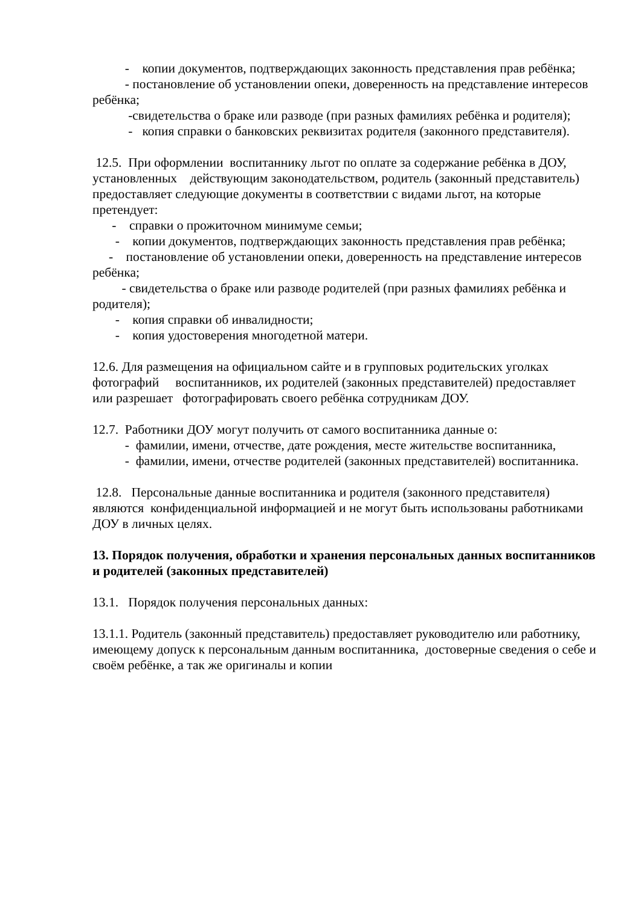- копии документов, подтверждающих законность представления прав ребёнка;
- постановление об установлении опеки, доверенность на представление интересов ребёнка;
-свидетельства о браке или разводе (при разных фамилиях ребёнка и родителя);
- копия справки о банковских реквизитах родителя (законного представителя).
12.5. При оформлении воспитаннику льгот по оплате за содержание ребёнка в ДОУ, установленных действующим законодательством, родитель (законный представитель) предоставляет следующие документы в соответствии с видами льгот, на которые претендует:
- справки о прожиточном минимуме семьи;
- копии документов, подтверждающих законность представления прав ребёнка;
- постановление об установлении опеки, доверенность на представление интересов ребёнка;
- свидетельства о браке или разводе родителей (при разных фамилиях ребёнка и родителя);
- копия справки об инвалидности;
- копия удостоверения многодетной матери.
12.6. Для размещения на официальном сайте и в групповых родительских уголках фотографий воспитанников, их родителей (законных представителей) предоставляет или разрешает фотографировать своего ребёнка сотрудникам ДОУ.
12.7. Работники ДОУ могут получить от самого воспитанника данные о:
- фамилии, имени, отчестве, дате рождения, месте жительстве воспитанника,
- фамилии, имени, отчестве родителей (законных представителей) воспитанника.
12.8. Персональные данные воспитанника и родителя (законного представителя) являются конфиденциальной информацией и не могут быть использованы работниками ДОУ в личных целях.
13. Порядок получения, обработки и хранения персональных данных воспитанников и родителей (законных представителей)
13.1. Порядок получения персональных данных:
13.1.1. Родитель (законный представитель) предоставляет руководителю или работнику, имеющему допуск к персональным данным воспитанника, достоверные сведения о себе и своём ребёнке, а так же оригиналы и копии